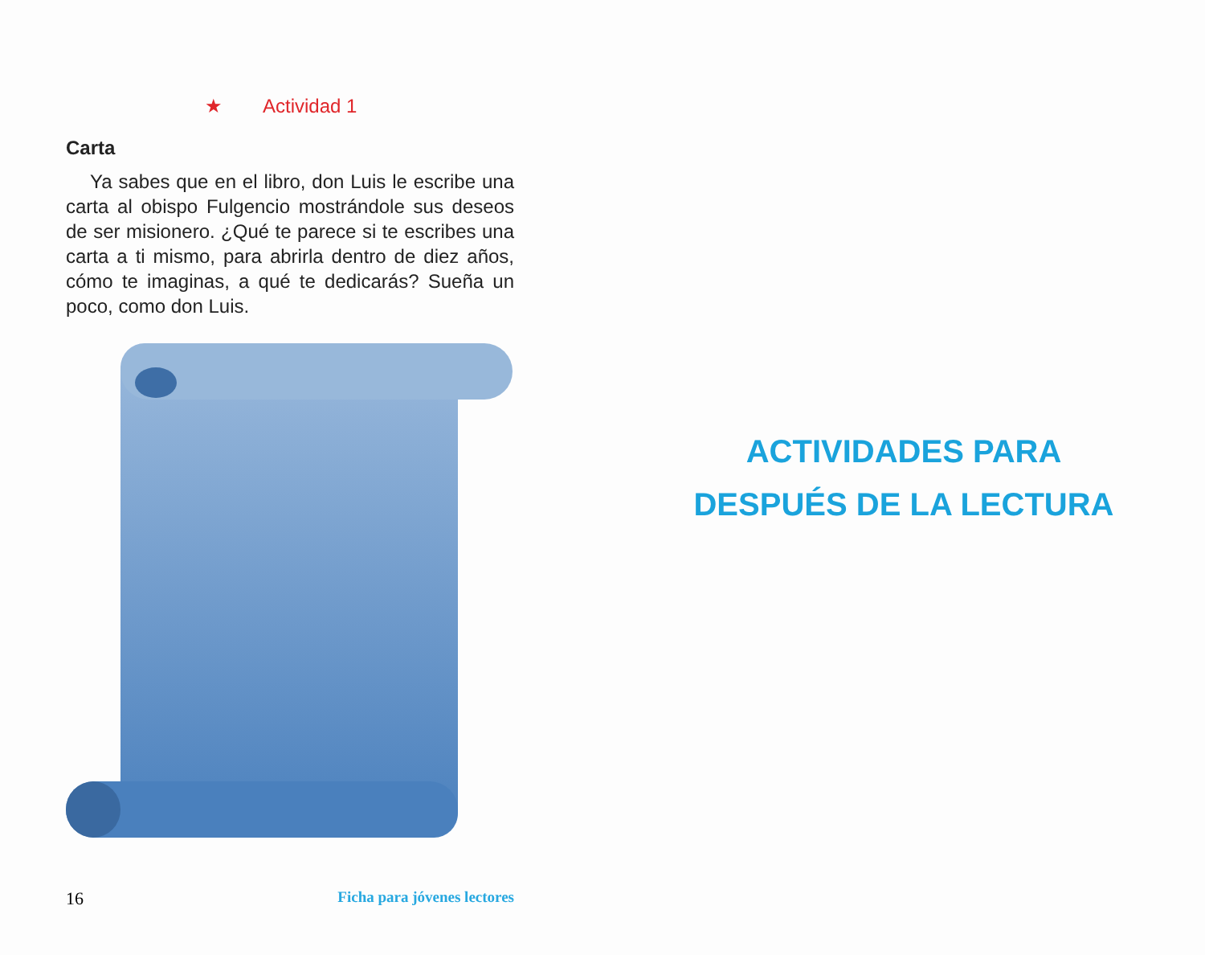★ Actividad 1
Carta
Ya sabes que en el libro, don Luis le escribe una carta al obispo Fulgencio mostrándole sus deseos de ser misionero. ¿Qué te parece si te escribes una carta a ti mismo, para abrirla den­tro de diez años, cómo te imaginas, a qué te dedicarás? Sueña un poco, como don Luis.
16 Ficha para jóvenes lectores
ACTIVIDADES PARA
DESPUÉS DE LA LECTURA